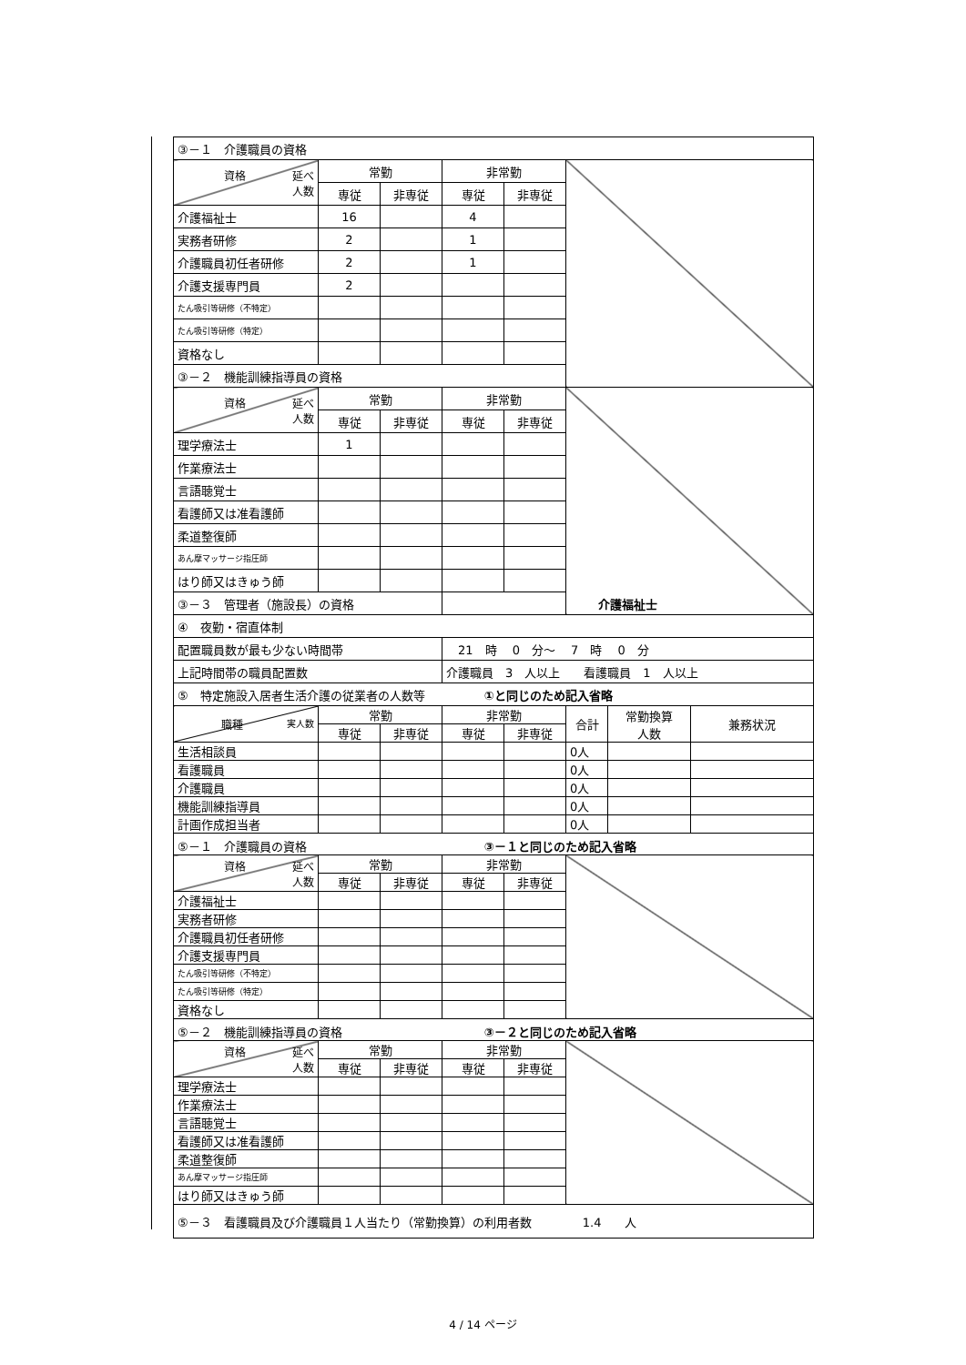| ③－１ 介護職員の資格 | | | | | |
| 資格 延べ 人数 | 常勤 | | 非常勤 | | |
| | 専従 | 非専従 | 専従 | 非専従 | |
| 介護福祉士 | 16 | | 4 | | |
| 実務者研修 | 2 | | 1 | | |
| 介護職員初任者研修 | 2 | | 1 | | |
| 介護支援専門員 | 2 | | | | |
| たん吸引等研修（不特定） | | | | | |
| たん吸引等研修（特定） | | | | | |
| 資格なし | | | | | |
| ③－２ 機能訓練指導員の資格 | | | | | |
| 資格 延べ 人数 | 常勤 | | 非常勤 | | |
| | 専従 | 非専従 | 専従 | 非専従 | |
| 理学療法士 | 1 | | | | |
| 作業療法士 | | | | | |
| 言語聴覚士 | | | | | |
| 看護師又は准看護師 | | | | | |
| 柔道整復師 | | | | | |
| あん摩マッサージ指圧師 | | | | | |
| はり師又はきゅう師 | | | | | |
| ③－３ 管理者（施設長）の資格 | | | 介護福祉士 | | |
| ④ 夜勤・宿直体制 | | | | | |
| 配置職員数が最も少ない時間帯 | | | 21 時 0 分～ 7 時 0 分 | | |
| 上記時間帯の職員配置数 | | | 介護職員 3 人以上 看護職員 1 人以上 | | |
| ⑤ 特定施設入居者生活介護の従業者の人数等 ①と同じのため記入省略 | | | | | |
| 職種 実人数 | 常勤 | | 非常勤 | | 合計 | 常勤換算 人数 | 兼務状況 |
| --- | --- | --- | --- | --- | --- | --- | --- |
| | 専従 | 非専従 | 専従 | 非専従 | | | |
| 生活相談員 | | | | | 0人 | | |
| 看護職員 | | | | | 0人 | | |
| 介護職員 | | | | | 0人 | | |
| 機能訓練指導員 | | | | | 0人 | | |
| 計画作成担当者 | | | | | 0人 | | |
| ⑤－１ 介護職員の資格 ③－１と同じのため記入省略 | | | | | |
| 資格 延べ 人数 | 常勤 | | 非常勤 | | |
| | 専従 | 非専従 | 専従 | 非専従 | |
| 介護福祉士 | | | | | |
| 実務者研修 | | | | | |
| 介護職員初任者研修 | | | | | |
| 介護支援専門員 | | | | | |
| たん吸引等研修（不特定） | | | | | |
| たん吸引等研修（特定） | | | | | |
| 資格なし | | | | | |
| ⑤－２ 機能訓練指導員の資格 ③－２と同じのため記入省略 | | | | | |
| 資格 延べ 人数 | 常勤 | | 非常勤 | | |
| | 専従 | 非専従 | 専従 | 非専従 | |
| 理学療法士 | | | | | |
| 作業療法士 | | | | | |
| 言語聴覚士 | | | | | |
| 看護師又は准看護師 | | | | | |
| 柔道整復師 | | | | | |
| あん摩マッサージ指圧師 | | | | | |
| はり師又はきゅう師 | | | | | |
| ⑤－３ 看護職員及び介護職員１人当たり（常勤換算）の利用者数 1.4 人 | | | | | |
4 / 14 ページ